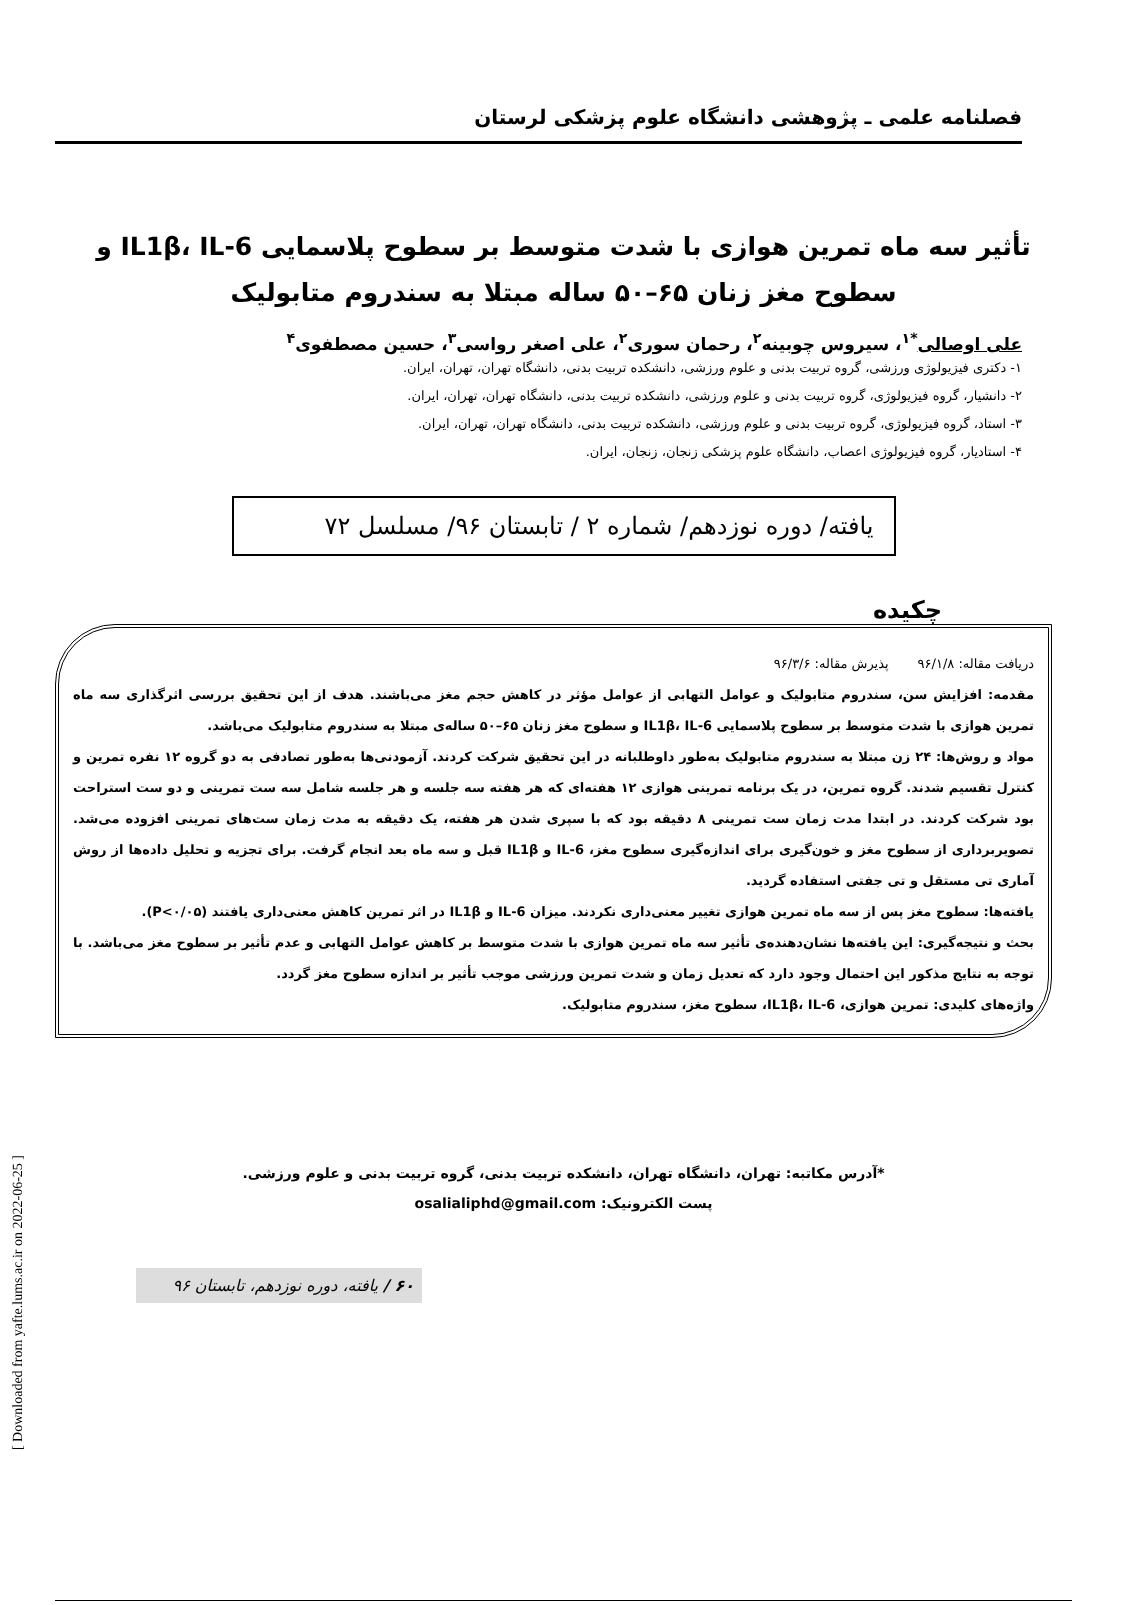فصلنامه علمی ـ پژوهشی دانشگاه علوم پزشکی لرستان
تأثیر سه ماه تمرین هوازی با شدت متوسط بر سطوح پلاسمایی IL1β، IL-6 و سطوح مغز زنان ۶۵–۵۰ ساله مبتلا به سندروم متابولیک
علی اوصالی<sup>*۱</sup>، سیروس چوبینه<sup>۲</sup>، رحمان سوری<sup>۲</sup>، علی اصغر رواسی<sup>۳</sup>، حسین مصطفوی<sup>۴</sup>
۱- دکتری فیزیولوژی ورزشی، گروه تربیت بدنی و علوم ورزشی، دانشکده تربیت بدنی، دانشگاه تهران، تهران، ایران.
۲- دانشیار، گروه فیزیولوژی، گروه تربیت بدنی و علوم ورزشی، دانشکده تربیت بدنی، دانشگاه تهران، تهران، ایران.
۳- استاد، گروه فیزیولوژی، گروه تربیت بدنی و علوم ورزشی، دانشکده تربیت بدنی، دانشگاه تهران، تهران، ایران.
۴- استادیار، گروه فیزیولوژی اعصاب، دانشگاه علوم پزشکی زنجان، زنجان، ایران.
یافته/ دوره نوزدهم/ شماره ۲ / تابستان ۹۶/ مسلسل ۷۲
چکیده
دریافت مقاله: ۹۶/۱/۸ پذیرش مقاله: ۹۶/۳/۶
مقدمه: افزایش سن، سندروم متابولیک و عوامل التهابی از عوامل مؤثر در کاهش حجم مغز می‌باشند. هدف از این تحقیق بررسی اثرگذاری سه ماه تمرین هوازی با شدت متوسط بر سطوح پلاسمایی IL1β، IL-6 و سطوح مغز زنان ۶۵–۵۰ ساله‌ی مبتلا به سندروم متابولیک می‌باشد.
مواد و روش‌ها: ۲۴ زن مبتلا به سندروم متابولیک به‌طور داوطلبانه در این تحقیق شرکت کردند. آزمودنی‌ها به‌طور تصادفی به دو گروه ۱۲ نفره تمرین و کنترل تقسیم شدند. گروه تمرین، در یک برنامه تمرینی هوازی ۱۲ هفته‌ای که هر هفته سه جلسه و هر جلسه شامل سه ست تمرینی و دو ست استراحت بود شرکت کردند. در ابتدا مدت زمان ست تمرینی ۸ دقیقه بود که با سپری شدن هر هفته، یک دقیقه به مدت زمان ست‌های تمرینی افزوده می‌شد. تصویربرداری از سطوح مغز و خون‌گیری برای اندازه‌گیری سطوح مغز، IL-6 و IL1β قبل و سه ماه بعد انجام گرفت. برای تجزیه و تحلیل داده‌ها از روش آماری تی مستقل و تی جفتی استفاده گردید.
یافته‌ها: سطوح مغز پس از سه ماه تمرین هوازی تغییر معنی‌داری نکردند. میزان IL-6 و IL1β در اثر تمرین کاهش معنی‌داری یافتند (P<۰/۰۵).
بحث و نتیجه‌گیری: این یافته‌ها نشان‌دهنده‌ی تأثیر سه ماه تمرین هوازی با شدت متوسط بر کاهش عوامل التهابی و عدم تأثیر بر سطوح مغز می‌باشد. با توجه به نتایج مذکور این احتمال وجود دارد که تعدیل زمان و شدت تمرین ورزشی موجب تأثیر بر اندازه سطوح مغز گردد.
واژه‌های کلیدی: تمرین هوازی، IL1β، IL-6، سطوح مغز، سندروم متابولیک.
*آدرس مکاتبه: تهران، دانشگاه تهران، دانشکده تربیت بدنی، گروه تربیت بدنی و علوم ورزشی.
پست الکترونیک: osalialiphd@gmail.com
۶۰ / یافته، دوره نوزدهم، تابستان ۹۶
[ Downloaded from yafte.lums.ac.ir on 2022-06-25 ]